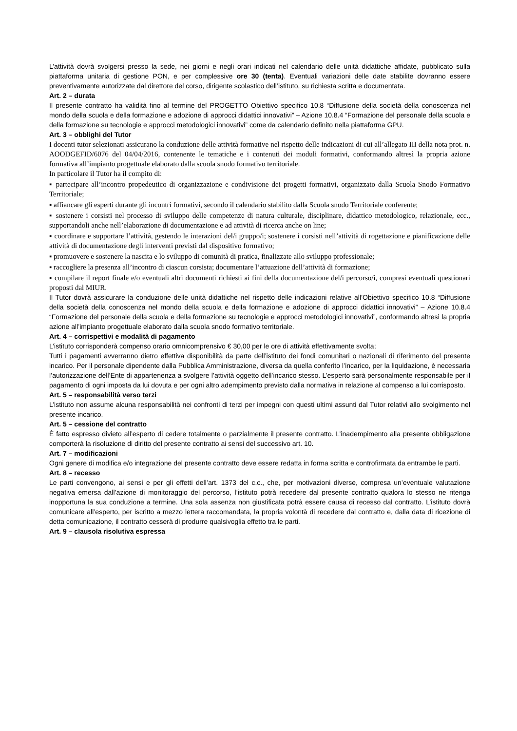L’attività dovrà svolgersi presso la sede, nei giorni e negli orari indicati nel calendario delle unità didattiche affidate, pubblicato sulla piattaforma unitaria di gestione PON, e per complessive ore 30 (tenta). Eventuali variazioni delle date stabilite dovranno essere preventivamente autorizzate dal direttore del corso, dirigente scolastico dell’istituto, su richiesta scritta e documentata.
Art. 2 – durata
Il presente contratto ha validità fino al termine del PROGETTO Obiettivo specifico 10.8 “Diffusione della società della conoscenza nel mondo della scuola e della formazione e adozione di approcci didattici innovativi” – Azione 10.8.4 “Formazione del personale della scuola e della formazione su tecnologie e approcci metodologici innovativi” come da calendario definito nella piattaforma GPU.
Art. 3 – obblighi del Tutor
I docenti tutor selezionati assicurano la conduzione delle attività formative nel rispetto delle indicazioni di cui all’allegato III della nota prot. n. AOODGEFID/6076 del 04/04/2016, contenente le tematiche e i contenuti dei moduli formativi, conformando altresì la propria azione formativa all’impianto progettuale elaborato dalla scuola snodo formativo territoriale.
In particolare il Tutor ha il compito di:
▪ partecipare all’incontro propedeutico di organizzazione e condivisione dei progetti formativi, organizzato dalla Scuola Snodo Formativo Territoriale;
▪ affiancare gli esperti durante gli incontri formativi, secondo il calendario stabilito dalla Scuola snodo Territoriale conferente;
▪ sostenere i corsisti nel processo di sviluppo delle competenze di natura culturale, disciplinare, didattico metodologico, relazionale, ecc., supportandoli anche nell’elaborazione di documentazione e ad attività di ricerca anche on line;
▪ coordinare e supportare l’attività, gestendo le interazioni del/i gruppo/i; sostenere i corsisti nell’attività di rogettazione e pianificazione delle attività di documentazione degli interventi previsti dal dispositivo formativo;
▪ promuovere e sostenere la nascita e lo sviluppo di comunità di pratica, finalizzate allo sviluppo professionale;
▪ raccogliere la presenza all’incontro di ciascun corsista; documentare l’attuazione dell’attività di formazione;
▪ compilare il report finale e/o eventuali altri documenti richiesti ai fini della documentazione del/i percorso/i, compresi eventuali questionari proposti dal MIUR.
Il Tutor dovrà assicurare la conduzione delle unità didattiche nel rispetto delle indicazioni relative all’Obiettivo specifico 10.8 “Diffusione della società della conoscenza nel mondo della scuola e della formazione e adozione di approcci didattici innovativi” – Azione 10.8.4 “Formazione del personale della scuola e della formazione su tecnologie e approcci metodologici innovativi”, conformando altresì la propria azione all’impianto progettuale elaborato dalla scuola snodo formativo territoriale.
Art. 4 – corrispettivi e modalità di pagamento
L’istituto corrisponderà compenso orario omnicomprensivo € 30,00 per le ore di attività effettivamente svolta;
Tutti i pagamenti avverranno dietro effettiva disponibilità da parte dell’istituto dei fondi comunitari o nazionali di riferimento del presente incarico. Per il personale dipendente dalla Pubblica Amministrazione, diversa da quella conferito l’incarico, per la liquidazione, è necessaria l’autorizzazione dell’Ente di appartenenza a svolgere l’attività oggetto dell’incarico stesso. L’esperto sarà personalmente responsabile per il pagamento di ogni imposta da lui dovuta e per ogni altro adempimento previsto dalla normativa in relazione al compenso a lui corrisposto.
Art. 5 – responsabilità verso terzi
L’istituto non assume alcuna responsabilità nei confronti di terzi per impegni con questi ultimi assunti dal Tutor relativi allo svolgimento nel presente incarico.
Art. 5 – cessione del contratto
È fatto espresso divieto all’esperto di cedere totalmente o parzialmente il presente contratto. L’inadempimento alla presente obbligazione comporterà la risoluzione di diritto del presente contratto ai sensi del successivo art. 10.
Art. 7 – modificazioni
Ogni genere di modifica e/o integrazione del presente contratto deve essere redatta in forma scritta e controfirmata da entrambe le parti.
Art. 8 – recesso
Le parti convengono, ai sensi e per gli effetti dell’art. 1373 del c.c., che, per motivazioni diverse, compresa un’eventuale valutazione negativa emersa dall’azione di monitoraggio del percorso, l’istituto potrà recedere dal presente contratto qualora lo stesso ne ritenga inopportuna la sua conduzione a termine. Una sola assenza non giustificata potrà essere causa di recesso dal contratto. L’istituto dovrà comunicare all’esperto, per iscritto a mezzo lettera raccomandata, la propria volontà di recedere dal contratto e, dalla data di ricezione di detta comunicazione, il contratto cesserà di produrre qualsivoglia effetto tra le parti.
Art. 9 – clausola risolutiva espressa